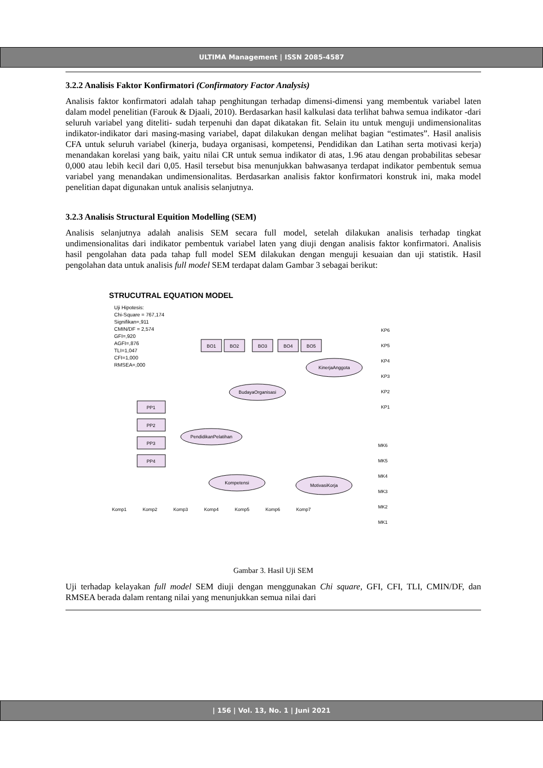ULTIMA Management | ISSN 2085-4587
3.2.2 Analisis Faktor Konfirmatori (Confirmatory Factor Analysis)
Analisis faktor konfirmatori adalah tahap penghitungan terhadap dimensi-dimensi yang membentuk variabel laten dalam model penelitian (Farouk & Djaali, 2010). Berdasarkan hasil kalkulasi data terlihat bahwa semua indikator -dari seluruh variabel yang diteliti- sudah terpenuhi dan dapat dikatakan fit. Selain itu untuk menguji undimensionalitas indikator-indikator dari masing-masing variabel, dapat dilakukan dengan melihat bagian “estimates”. Hasil analisis CFA untuk seluruh variabel (kinerja, budaya organisasi, kompetensi, Pendidikan dan Latihan serta motivasi kerja) menandakan korelasi yang baik, yaitu nilai CR untuk semua indikator di atas, 1.96 atau dengan probabilitas sebesar 0,000 atau lebih kecil dari 0,05. Hasil tersebut bisa menunjukkan bahwasanya terdapat indikator pembentuk semua variabel yang menandakan undimensionalitas. Berdasarkan analisis faktor konfirmatori konstruk ini, maka model penelitian dapat digunakan untuk analisis selanjutnya.
3.2.3 Analisis Structural Equition Modelling (SEM)
Analisis selanjutnya adalah analisis SEM secara full model, setelah dilakukan analisis terhadap tingkat undimensionalitas dari indikator pembentuk variabel laten yang diuji dengan analisis faktor konfirmatori. Analisis hasil pengolahan data pada tahap full model SEM dilakukan dengan menguji kesuaian dan uji statistik. Hasil pengolahan data untuk analisis full model SEM terdapat dalam Gambar 3 sebagai berikut:
STRUCUTRAL EQUATION MODEL
Uji Hipotesis:
Chi-Square = 767,174
Signifikan=,911
CMIN/DF = 2,574
GFI=,920
AGFI=,876
TLI=1,047
CFI=1,000
RMSEA=,000
BudayaOrganisasi
KinerjaAnggota
PendidikanPelatihan
Kompetensi
MotivasiKorja
PP1
PP2
PP3
PP4
BO1
BO2
BO3
BO4
BO5
KP6
KP5
KP4
KP3
KP2
KP1
MK6
MK5
MK4
MK3
MK2
MK1
Komp1
Komp2
Komp3
Komp4
Komp5
Komp6
Komp7
Gambar 3. Hasil Uji SEM
Uji terhadap kelayakan full model SEM diuji dengan menggunakan Chi square, GFI, CFI, TLI, CMIN/DF, dan RMSEA berada dalam rentang nilai yang menunjukkan semua nilai dari
| 156 | Vol. 13, No. 1 | Juni 2021